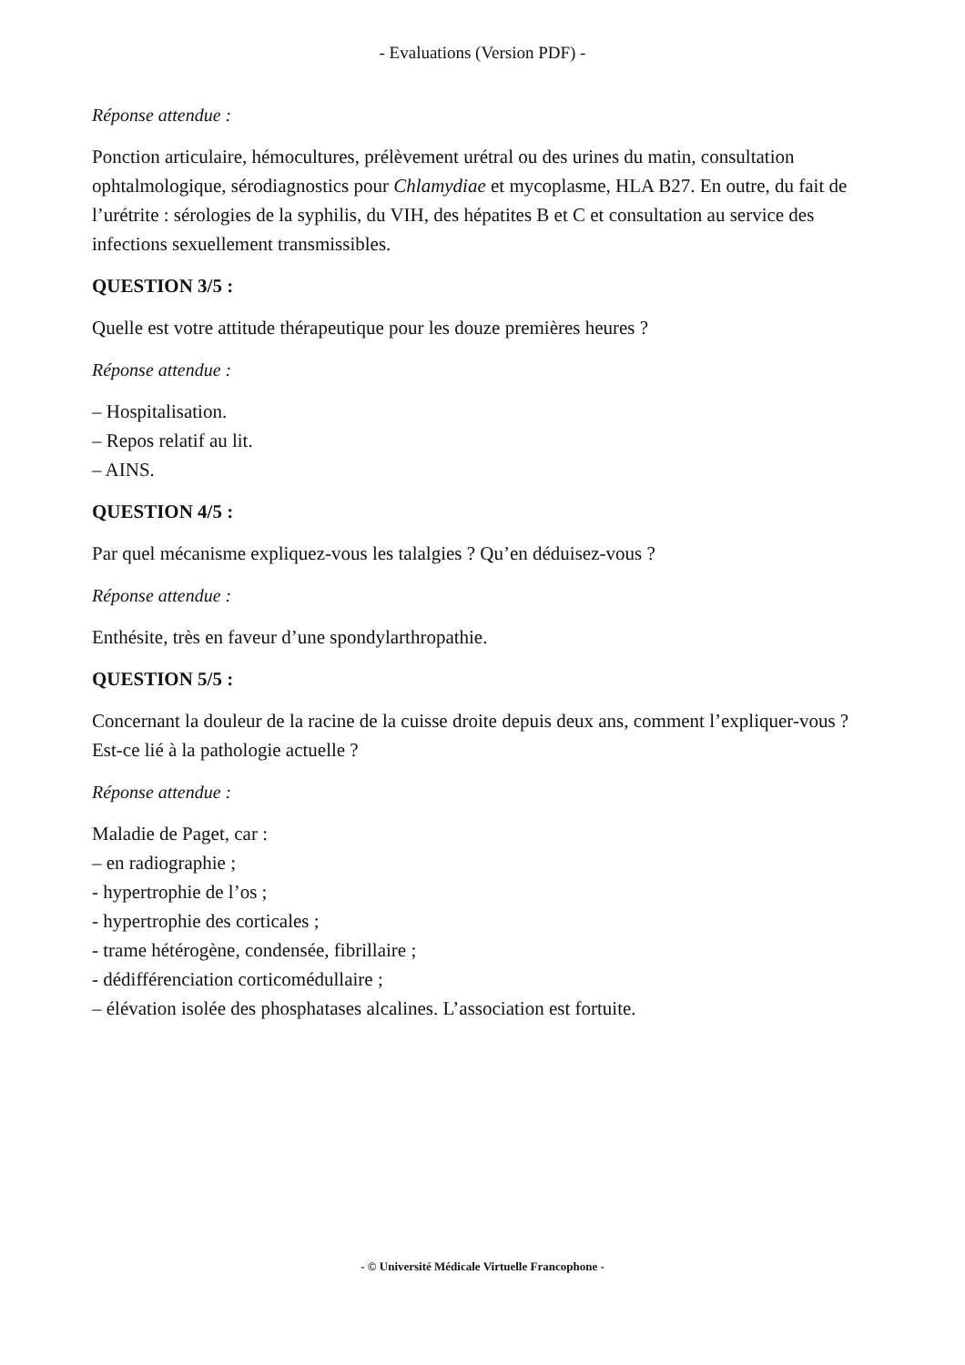- Evaluations (Version PDF) -
Réponse attendue :
Ponction articulaire, hémocultures, prélèvement urétral ou des urines du matin, consultation ophtalmologique, sérodiagnostics pour Chlamydiae et mycoplasme, HLA B27. En outre, du fait de l’urétrite : sérologies de la syphilis, du VIH, des hépatites B et C et consultation au service des infections sexuellement transmissibles.
QUESTION 3/5 :
Quelle est votre attitude thérapeutique pour les douze premières heures ?
Réponse attendue :
– Hospitalisation.
– Repos relatif au lit.
– AINS.
QUESTION 4/5 :
Par quel mécanisme expliquez-vous les talalgies ? Qu’en déduisez-vous ?
Réponse attendue :
Enthésite, très en faveur d’une spondylarthropathie.
QUESTION 5/5 :
Concernant la douleur de la racine de la cuisse droite depuis deux ans, comment l’expliquer-vous ? Est-ce lié à la pathologie actuelle ?
Réponse attendue :
Maladie de Paget, car :
– en radiographie ;
- hypertrophie de l’os ;
- hypertrophie des corticales ;
- trame hétérogène, condensée, fibrillaire ;
- dédifférenciation corticomédullaire ;
– élévation isolée des phosphatases alcalines. L’association est fortuite.
- © Université Médicale Virtuelle Francophone -